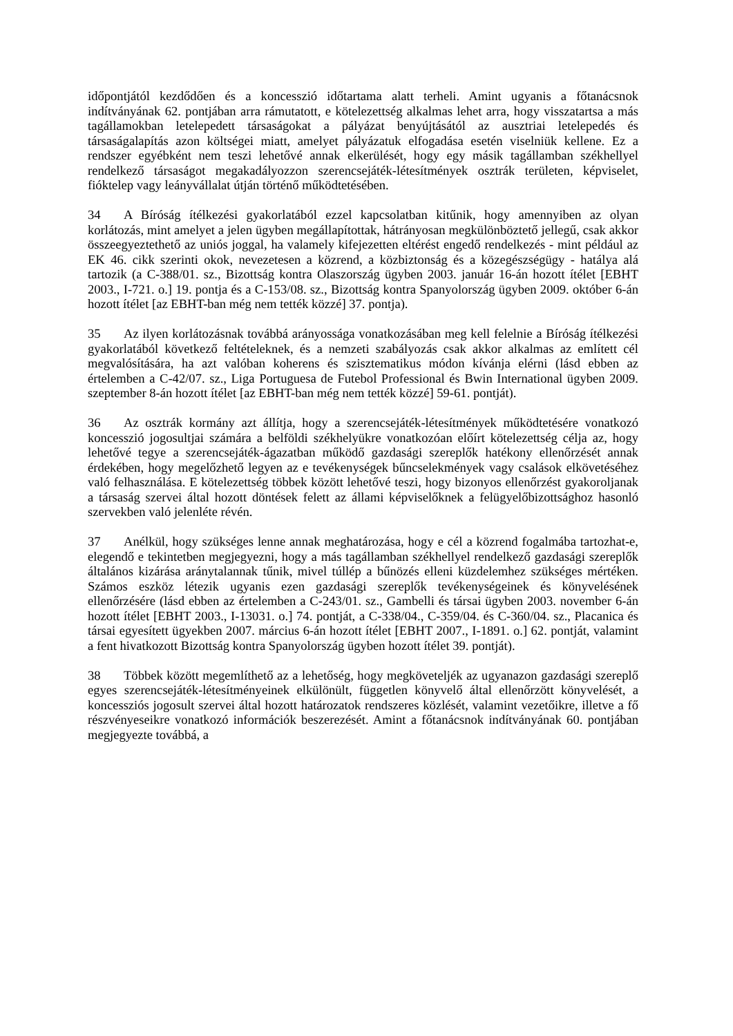időpontjától kezdődően és a koncesszió időtartama alatt terheli. Amint ugyanis a főtanácsnok indítványának 62. pontjában arra rámutatott, e kötelezettség alkalmas lehet arra, hogy visszatartsa a más tagállamokban letelepedett társaságokat a pályázat benyújtásától az ausztriai letelepedés és társaságalapítás azon költségei miatt, amelyet pályázatuk elfogadása esetén viselniük kellene. Ez a rendszer egyébként nem teszi lehetővé annak elkerülését, hogy egy másik tagállamban székhellyel rendelkező társaságot megakadályozzon szerencsejáték-létesítmények osztrák területen, képviselet, fióktelep vagy leányvállalat útján történő működtetésében.
34 A Bíróság ítélkezési gyakorlatából ezzel kapcsolatban kitűnik, hogy amennyiben az olyan korlátozás, mint amelyet a jelen ügyben megállapítottak, hátrányosan megkülönböztető jellegű, csak akkor összeegyeztethető az uniós joggal, ha valamely kifejezetten eltérést engedő rendelkezés - mint például az EK 46. cikk szerinti okok, nevezetesen a közrend, a közbiztonság és a közegészségügy - hatálya alá tartozik (a C-388/01. sz., Bizottság kontra Olaszország ügyben 2003. január 16-án hozott ítélet [EBHT 2003., I-721. o.] 19. pontja és a C-153/08. sz., Bizottság kontra Spanyolország ügyben 2009. október 6-án hozott ítélet [az EBHT-ban még nem tették közzé] 37. pontja).
35 Az ilyen korlátozásnak továbbá arányossága vonatkozásában meg kell felelnie a Bíróság ítélkezési gyakorlatából következő feltételeknek, és a nemzeti szabályozás csak akkor alkalmas az említett cél megvalósítására, ha azt valóban koherens és szisztematikus módon kívánja elérni (lásd ebben az értelemben a C-42/07. sz., Liga Portuguesa de Futebol Professional és Bwin International ügyben 2009. szeptember 8-án hozott ítélet [az EBHT-ban még nem tették közzé] 59-61. pontját).
36 Az osztrák kormány azt állítja, hogy a szerencsejáték-létesítmények működtetésére vonatkozó koncesszió jogosultjai számára a belföldi székhelyükre vonatkozóan előírt kötelezettség célja az, hogy lehetővé tegye a szerencsejáték-ágazatban működő gazdasági szereplők hatékony ellenőrzését annak érdekében, hogy megelőzhető legyen az e tevékenységek bűncselekmények vagy csalások elkövetéséhez való felhasználása. E kötelezettség többek között lehetővé teszi, hogy bizonyos ellenőrzést gyakoroljanak a társaság szervei által hozott döntések felett az állami képviselőknek a felügyelőbizottsághoz hasonló szervekben való jelenléte révén.
37 Anélkül, hogy szükséges lenne annak meghatározása, hogy e cél a közrend fogalmába tartozhat-e, elegendő e tekintetben megjegyezni, hogy a más tagállamban székhellyel rendelkező gazdasági szereplők általános kizárása aránytalannak tűnik, mivel túllép a bűnözés elleni küzdelemhez szükséges mértéken. Számos eszköz létezik ugyanis ezen gazdasági szereplők tevékenységeinek és könyvelésének ellenőrzésére (lásd ebben az értelemben a C-243/01. sz., Gambelli és társai ügyben 2003. november 6-án hozott ítélet [EBHT 2003., I-13031. o.] 74. pontját, a C-338/04., C-359/04. és C-360/04. sz., Placanica és társai egyesített ügyekben 2007. március 6-án hozott ítélet [EBHT 2007., I-1891. o.] 62. pontját, valamint a fent hivatkozott Bizottság kontra Spanyolország ügyben hozott ítélet 39. pontját).
38 Többek között megemlíthető az a lehetőség, hogy megköveteljék az ugyanazon gazdasági szereplő egyes szerencsejáték-létesítményeinek elkülönült, független könyvelő által ellenőrzött könyvelését, a koncessziós jogosult szervei által hozott határozatok rendszeres közlését, valamint vezetőikre, illetve a fő részvényeseikre vonatkozó információk beszerezését. Amint a főtanácsnok indítványának 60. pontjában megjegyezte továbbá, a